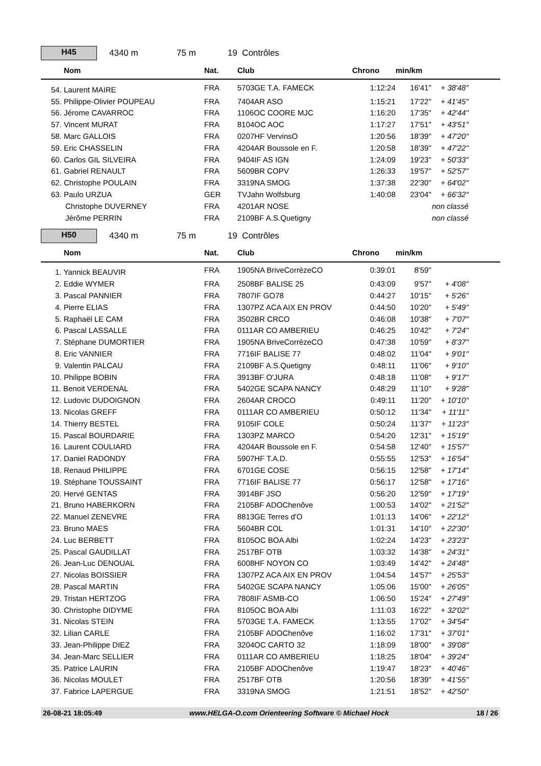H45
4340 m 75 m 19 Contrôles
| Nom | Nat. | Club | Chrono | min/km | |
| --- | --- | --- | --- | --- | --- |
| 54. Laurent MAIRE | FRA | 5703GE T.A. FAMECK | 1:12:24 | 16'41" | + 38'48" |
| 55. Philippe-Olivier POUPEAU | FRA | 7404AR ASO | 1:15:21 | 17'22" | + 41'45" |
| 56. Jérome CAVARROC | FRA | 1106OC COORE MJC | 1:16:20 | 17'35" | + 42'44" |
| 57. Vincent MURAT | FRA | 8104OC AOC | 1:17:27 | 17'51" | + 43'51" |
| 58. Marc GALLOIS | FRA | 0207HF VervinsO | 1:20:56 | 18'39" | + 47'20" |
| 59. Eric CHASSELIN | FRA | 4204AR Boussole en F. | 1:20:58 | 18'39" | + 47'22" |
| 60. Carlos GIL SILVEIRA | FRA | 9404IF AS IGN | 1:24:09 | 19'23" | + 50'33" |
| 61. Gabriel RENAULT | FRA | 5609BR COPV | 1:26:33 | 19'57" | + 52'57" |
| 62. Christophe POULAIN | FRA | 3319NA SMOG | 1:37:38 | 22'30" | + 64'02" |
| 63. Paulo URZUA | GER | TVJahn Wolfsburg | 1:40:08 | 23'04" | + 66'32" |
| Christophe DUVERNEY | FRA | 4201AR NOSE | | | non classé |
| Jérôme PERRIN | FRA | 2109BF A.S.Quetigny | | | non classé |
H50
4340 m 75 m 19 Contrôles
| Nom | Nat. | Club | Chrono | min/km | |
| --- | --- | --- | --- | --- | --- |
| 1. Yannick BEAUVIR | FRA | 1905NA BriveCorrèzeCO | 0:39:01 | 8'59" | |
| 2. Eddie WYMER | FRA | 2508BF BALISE 25 | 0:43:09 | 9'57" | + 4'08" |
| 3. Pascal PANNIER | FRA | 7807IF GO78 | 0:44:27 | 10'15" | + 5'26" |
| 4. Pierre ELIAS | FRA | 1307PZ ACA AIX EN PROV | 0:44:50 | 10'20" | + 5'49" |
| 5. Raphaël LE CAM | FRA | 3502BR CRCO | 0:46:08 | 10'38" | + 7'07" |
| 6. Pascal LASSALLE | FRA | 0111AR CO AMBERIEU | 0:46:25 | 10'42" | + 7'24" |
| 7. Stéphane DUMORTIER | FRA | 1905NA BriveCorrèzeCO | 0:47:38 | 10'59" | + 8'37" |
| 8. Eric VANNIER | FRA | 7716IF BALISE 77 | 0:48:02 | 11'04" | + 9'01" |
| 9. Valentin PALCAU | FRA | 2109BF A.S.Quetigny | 0:48:11 | 11'06" | + 9'10" |
| 10. Philippe BOBIN | FRA | 3913BF O'JURA | 0:48:18 | 11'08" | + 9'17" |
| 11. Benoit VERDENAL | FRA | 5402GE SCAPA NANCY | 0:48:29 | 11'10" | + 9'28" |
| 12. Ludovic DUDOIGNON | FRA | 2604AR CROCO | 0:49:11 | 11'20" | + 10'10" |
| 13. Nicolas GREFF | FRA | 0111AR CO AMBERIEU | 0:50:12 | 11'34" | + 11'11" |
| 14. Thierry BESTEL | FRA | 9105IF COLE | 0:50:24 | 11'37" | + 11'23" |
| 15. Pascal BOURDARIE | FRA | 1303PZ MARCO | 0:54:20 | 12'31" | + 15'19" |
| 16. Laurent COULIARD | FRA | 4204AR Boussole en F. | 0:54:58 | 12'40" | + 15'57" |
| 17. Daniel RADONDY | FRA | 5907HF T.A.D. | 0:55:55 | 12'53" | + 16'54" |
| 18. Renaud PHILIPPE | FRA | 6701GE COSE | 0:56:15 | 12'58" | + 17'14" |
| 19. Stéphane TOUSSAINT | FRA | 7716IF BALISE 77 | 0:56:17 | 12'58" | + 17'16" |
| 20. Hervé GENTAS | FRA | 3914BF JSO | 0:56:20 | 12'59" | + 17'19" |
| 21. Bruno HABERKORN | FRA | 2105BF ADOChenôve | 1:00:53 | 14'02" | + 21'52" |
| 22. Manuel ZENEVRE | FRA | 8813GE Terres d'O | 1:01:13 | 14'06" | + 22'12" |
| 23. Bruno MAES | FRA | 5604BR COL | 1:01:31 | 14'10" | + 22'30" |
| 24. Luc BERBETT | FRA | 8105OC BOA Albi | 1:02:24 | 14'23" | + 23'23" |
| 25. Pascal GAUDILLAT | FRA | 2517BF OTB | 1:03:32 | 14'38" | + 24'31" |
| 26. Jean-Luc DENOUAL | FRA | 6008HF NOYON CO | 1:03:49 | 14'42" | + 24'48" |
| 27. Nicolas BOISSIER | FRA | 1307PZ ACA AIX EN PROV | 1:04:54 | 14'57" | + 25'53" |
| 28. Pascal MARTIN | FRA | 5402GE SCAPA NANCY | 1:05:06 | 15'00" | + 26'05" |
| 29. Tristan HERTZOG | FRA | 7808IF ASMB-CO | 1:06:50 | 15'24" | + 27'49" |
| 30. Christophe DIDYME | FRA | 8105OC BOA Albi | 1:11:03 | 16'22" | + 32'02" |
| 31. Nicolas STEIN | FRA | 5703GE T.A. FAMECK | 1:13:55 | 17'02" | + 34'54" |
| 32. Lilian CARLE | FRA | 2105BF ADOChenôve | 1:16:02 | 17'31" | + 37'01" |
| 33. Jean-Philippe DIEZ | FRA | 3204OC CARTO 32 | 1:18:09 | 18'00" | + 39'08" |
| 34. Jean-Marc SELLIER | FRA | 0111AR CO AMBERIEU | 1:18:25 | 18'04" | + 39'24" |
| 35. Patrice LAURIN | FRA | 2105BF ADOChenôve | 1:19:47 | 18'23" | + 40'46" |
| 36. Nicolas MOULET | FRA | 2517BF OTB | 1:20:56 | 18'39" | + 41'55" |
| 37. Fabrice LAPERGUE | FRA | 3319NA SMOG | 1:21:51 | 18'52" | + 42'50" |
26-08-21 18:05:49 www.HELGA-O.com Orienteering Software © Michael Hock 18 / 26